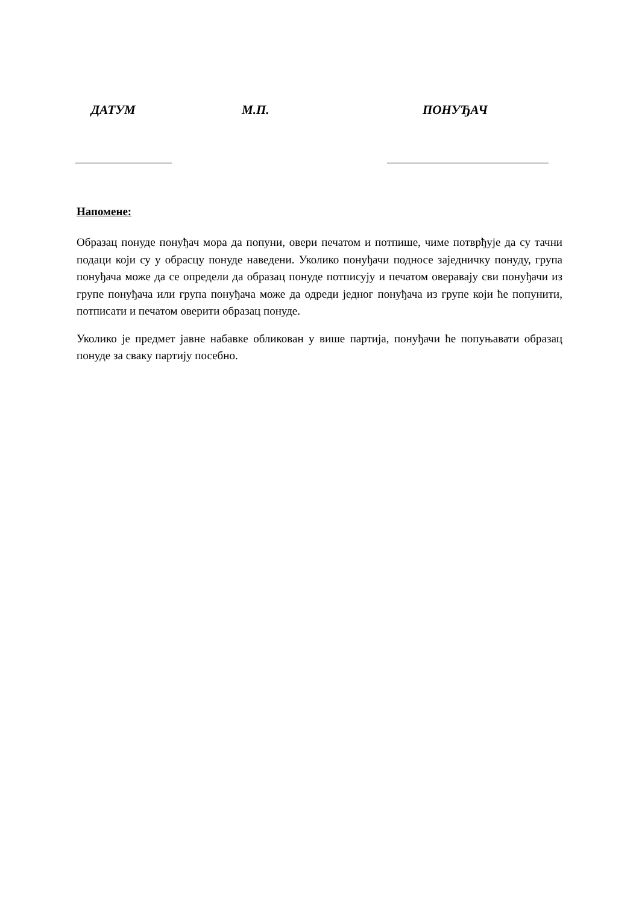ДАТУМ М.П. ПОНУЂАЧ
Напомене:
Образац понуде понуђач мора да попуни, овери печатом и потпише, чиме потврђује да су тачни подаци који су у обрасцу понуде наведени. Уколико понуђачи подносе заједничку понуду, група понуђача може да се определи да образац понуде потписују и печатом оверавају сви понуђачи из групе понуђача или група понуђача може да одреди једног понуђача из групе који ће попунити, потписати и печатом оверити образац понуде.
Уколико је предмет јавне набавке обликован у више партија, понуђачи ће попуњавати образац понуде за сваку партију посебно.